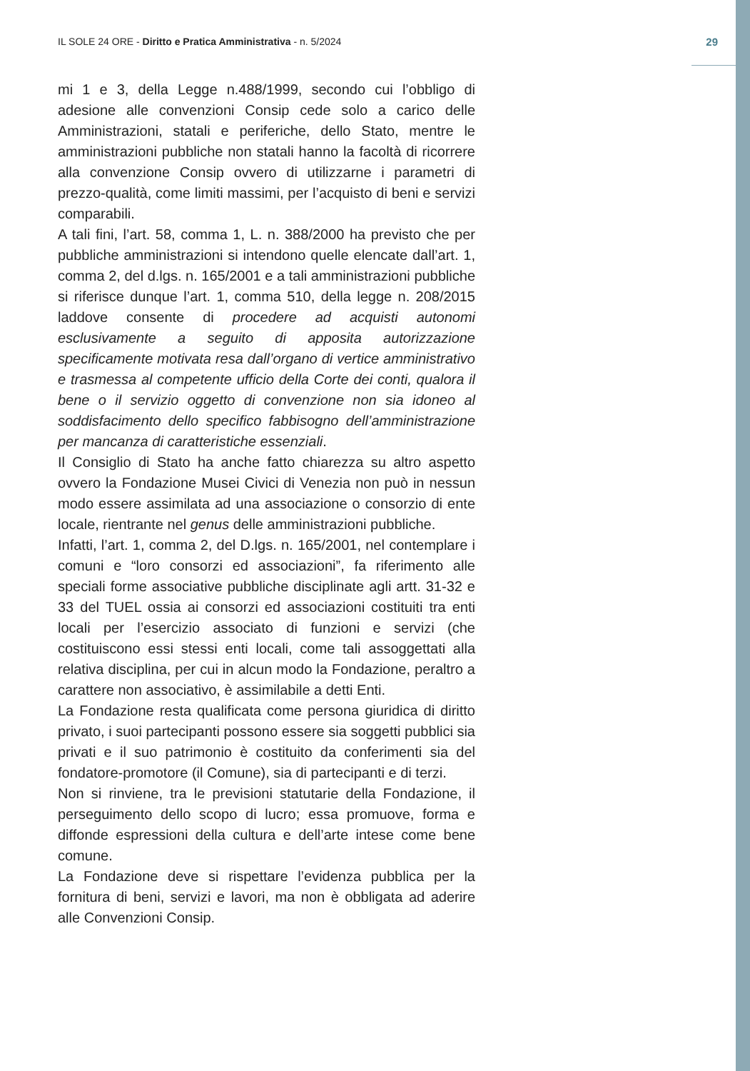IL SOLE 24 ORE - Diritto e Pratica Amministrativa - n. 5/2024 29
mi 1 e 3, della Legge n.488/1999, secondo cui l’obbligo di adesione alle convenzioni Consip cede solo a carico delle Amministrazioni, statali e periferiche, dello Stato, mentre le amministrazioni pubbliche non statali hanno la facoltà di ricorrere alla convenzione Consip ovvero di utilizzarne i parametri di prezzo-qualità, come limiti massimi, per l’acquisto di beni e servizi comparabili.
A tali fini, l’art. 58, comma 1, L. n. 388/2000 ha previsto che per pubbliche amministrazioni si intendono quelle elencate dall’art. 1, comma 2, del d.lgs. n. 165/2001 e a tali amministrazioni pubbliche si riferisce dunque l’art. 1, comma 510, della legge n. 208/2015 laddove consente di procedere ad acquisti autonomi esclusivamente a seguito di apposita autorizzazione specificamente motivata resa dall’organo di vertice amministrativo e trasmessa al competente ufficio della Corte dei conti, qualora il bene o il servizio oggetto di convenzione non sia idoneo al soddisfacimento dello specifico fabbisogno dell’amministrazione per mancanza di caratteristiche essenziali.
Il Consiglio di Stato ha anche fatto chiarezza su altro aspetto ovvero la Fondazione Musei Civici di Venezia non può in nessun modo essere assimilata ad una associazione o consorzio di ente locale, rientrante nel genus delle amministrazioni pubbliche.
Infatti, l’art. 1, comma 2, del D.lgs. n. 165/2001, nel contemplare i comuni e “loro consorzi ed associazioni”, fa riferimento alle speciali forme associative pubbliche disciplinate agli artt. 31-32 e 33 del TUEL ossia ai consorzi ed associazioni costituiti tra enti locali per l’esercizio associato di funzioni e servizi (che costituiscono essi stessi enti locali, come tali assoggettati alla relativa disciplina, per cui in alcun modo la Fondazione, peraltro a carattere non associativo, è assimilabile a detti Enti.
La Fondazione resta qualificata come persona giuridica di diritto privato, i suoi partecipanti possono essere sia soggetti pubblici sia privati e il suo patrimonio è costituito da conferimenti sia del fondatore-promotore (il Comune), sia di partecipanti e di terzi.
Non si rinviene, tra le previsioni statutarie della Fondazione, il perseguimento dello scopo di lucro; essa promuove, forma e diffonde espressioni della cultura e dell’arte intese come bene comune.
La Fondazione deve si rispettare l’evidenza pubblica per la fornitura di beni, servizi e lavori, ma non è obbligata ad aderire alle Convenzioni Consip.